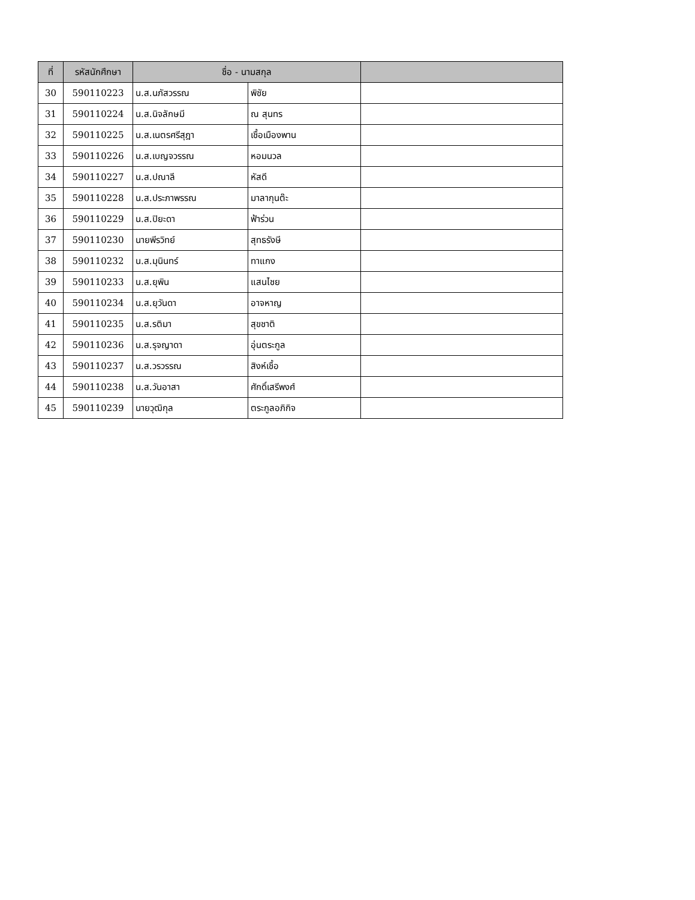| ที่ | รหัสนักศึกษา | ชื่อ - นามสกุล | | |
| --- | --- | --- | --- | --- |
| 30 | 590110223 | น.ส.นภัสวรรณ | พิชัย | |
| 31 | 590110224 | น.ส.นิจลักษมี | ณ สุนทร | |
| 32 | 590110225 | น.ส.เนตรศรีสุฎา | เชื้อเมืองพาน | |
| 33 | 590110226 | น.ส.เบญจวรรณ | หอมนวล | |
| 34 | 590110227 | น.ส.ปณาลี | หัสดี | |
| 35 | 590110228 | น.ส.ประภาพรรณ | มาลากุนต๊ะ | |
| 36 | 590110229 | น.ส.ปิยะดา | ฟ้าร่วน | |
| 37 | 590110230 | นายพีรวิทย์ | สุทธรังษี | |
| 38 | 590110232 | น.ส.มุนินทร์ | ทาแกง | |
| 39 | 590110233 | น.ส.ยุพิน | แสนไชย | |
| 40 | 590110234 | น.ส.ยุวันดา | อาจหาญ | |
| 41 | 590110235 | น.ส.รติมา | สุขชาติ | |
| 42 | 590110236 | น.ส.รุจญาดา | อุ่นตระกูล | |
| 43 | 590110237 | น.ส.วรวรรณ | สิงห์เชื้อ | |
| 44 | 590110238 | น.ส.วันอาสา | ศักดิ์เสรีพงศ์ | |
| 45 | 590110239 | นายวุฒิกุล | ตระกูลอภิกิจ | |